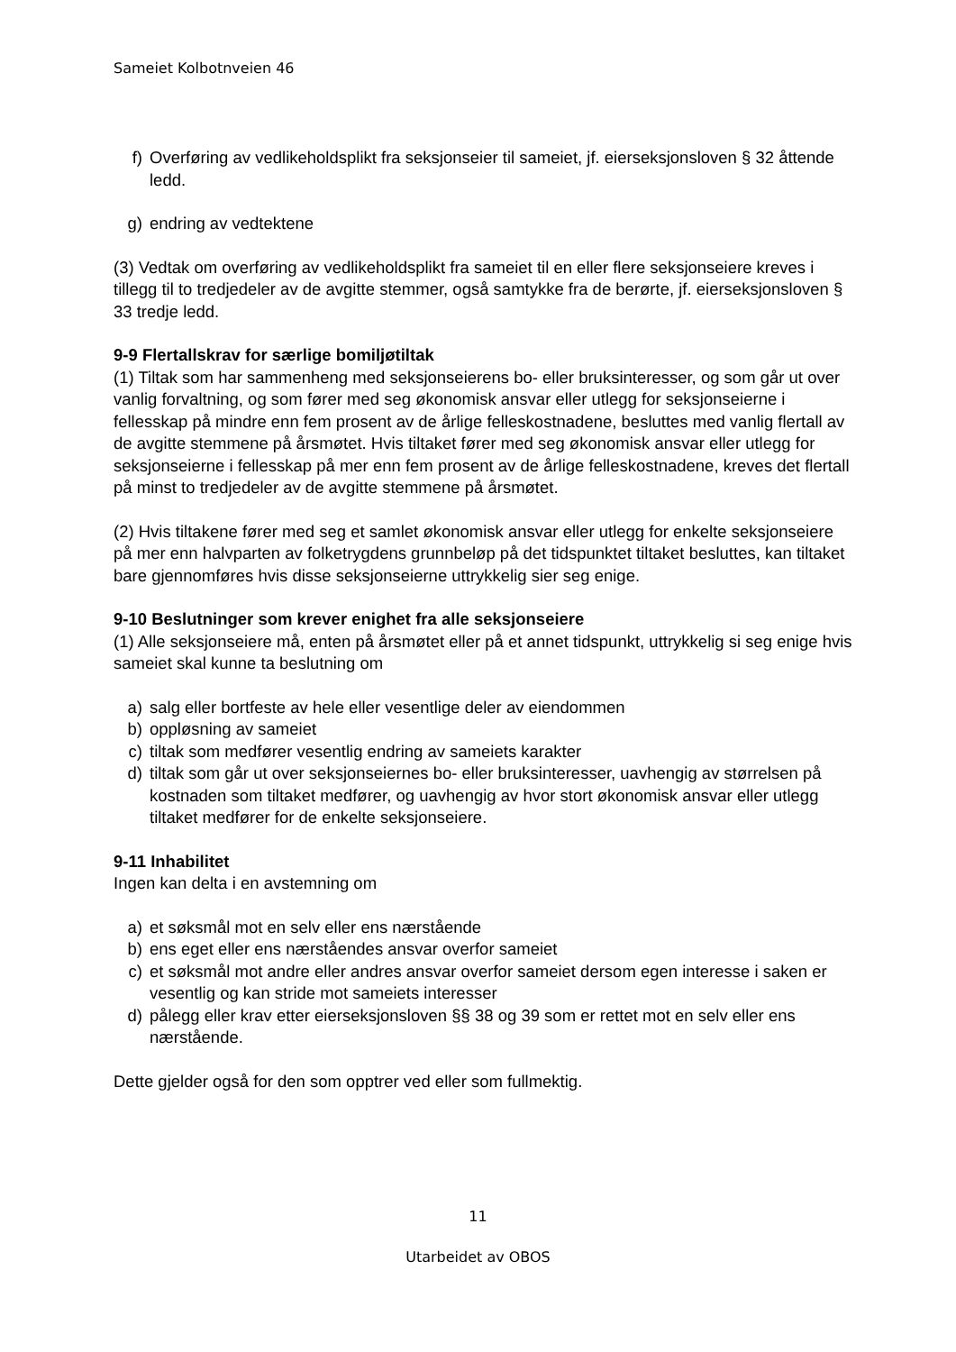Sameiet Kolbotnveien 46
f) Overføring av vedlikeholdsplikt fra seksjonseier til sameiet, jf. eierseksjonsloven § 32 åttende ledd.
g) endring av vedtektene
(3) Vedtak om overføring av vedlikeholdsplikt fra sameiet til en eller flere seksjonseiere kreves i tillegg til to tredjedeler av de avgitte stemmer, også samtykke fra de berørte, jf. eierseksjonsloven § 33 tredje ledd.
9-9 Flertallskrav for særlige bomiljøtiltak
(1) Tiltak som har sammenheng med seksjonseierens bo- eller bruksinteresser, og som går ut over vanlig forvaltning, og som fører med seg økonomisk ansvar eller utlegg for seksjonseierne i fellesskap på mindre enn fem prosent av de årlige felleskostnadene, besluttes med vanlig flertall av de avgitte stemmene på årsmøtet. Hvis tiltaket fører med seg økonomisk ansvar eller utlegg for seksjonseierne i fellesskap på mer enn fem prosent av de årlige felleskostnadene, kreves det flertall på minst to tredjedeler av de avgitte stemmene på årsmøtet.
(2) Hvis tiltakene fører med seg et samlet økonomisk ansvar eller utlegg for enkelte seksjonseiere på mer enn halvparten av folketrygdens grunnbeløp på det tidspunktet tiltaket besluttes, kan tiltaket bare gjennomføres hvis disse seksjonseierne uttrykkelig sier seg enige.
9-10 Beslutninger som krever enighet fra alle seksjonseiere
(1) Alle seksjonseiere må, enten på årsmøtet eller på et annet tidspunkt, uttrykkelig si seg enige hvis sameiet skal kunne ta beslutning om
a) salg eller bortfeste av hele eller vesentlige deler av eiendommen
b) oppløsning av sameiet
c) tiltak som medfører vesentlig endring av sameiets karakter
d) tiltak som går ut over seksjonseiernes bo- eller bruksinteresser, uavhengig av størrelsen på kostnaden som tiltaket medfører, og uavhengig av hvor stort økonomisk ansvar eller utlegg tiltaket medfører for de enkelte seksjonseiere.
9-11 Inhabilitet
Ingen kan delta i en avstemning om
a) et søksmål mot en selv eller ens nærstående
b) ens eget eller ens nærståendes ansvar overfor sameiet
c) et søksmål mot andre eller andres ansvar overfor sameiet dersom egen interesse i saken er vesentlig og kan stride mot sameiets interesser
d) pålegg eller krav etter eierseksjonsloven §§ 38 og 39 som er rettet mot en selv eller ens nærstående.
Dette gjelder også for den som opptrer ved eller som fullmektig.
11
Utarbeidet av OBOS